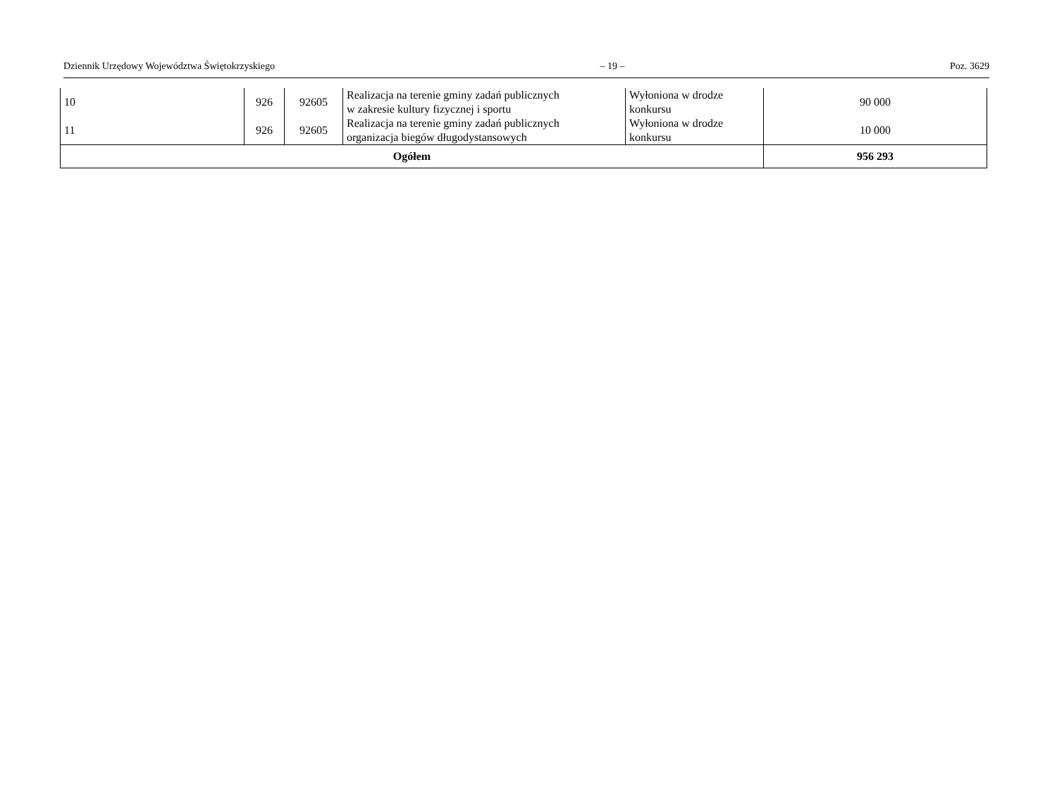Dziennik Urzędowy Województwa Świętokrzyskiego – 19 – Poz. 3629
| 10 | 926 | 92605 | Realizacja na terenie gminy zadań publicznych w zakresie kultury fizycznej i sportu | Wyłoniona w drodze konkursu | 90 000 |
| 11 | 926 | 92605 | Realizacja na terenie gminy zadań publicznych organizacja biegów długodystansowych | Wyłoniona w drodze konkursu | 10 000 |
| Ogółem | | | | | 956 293 |